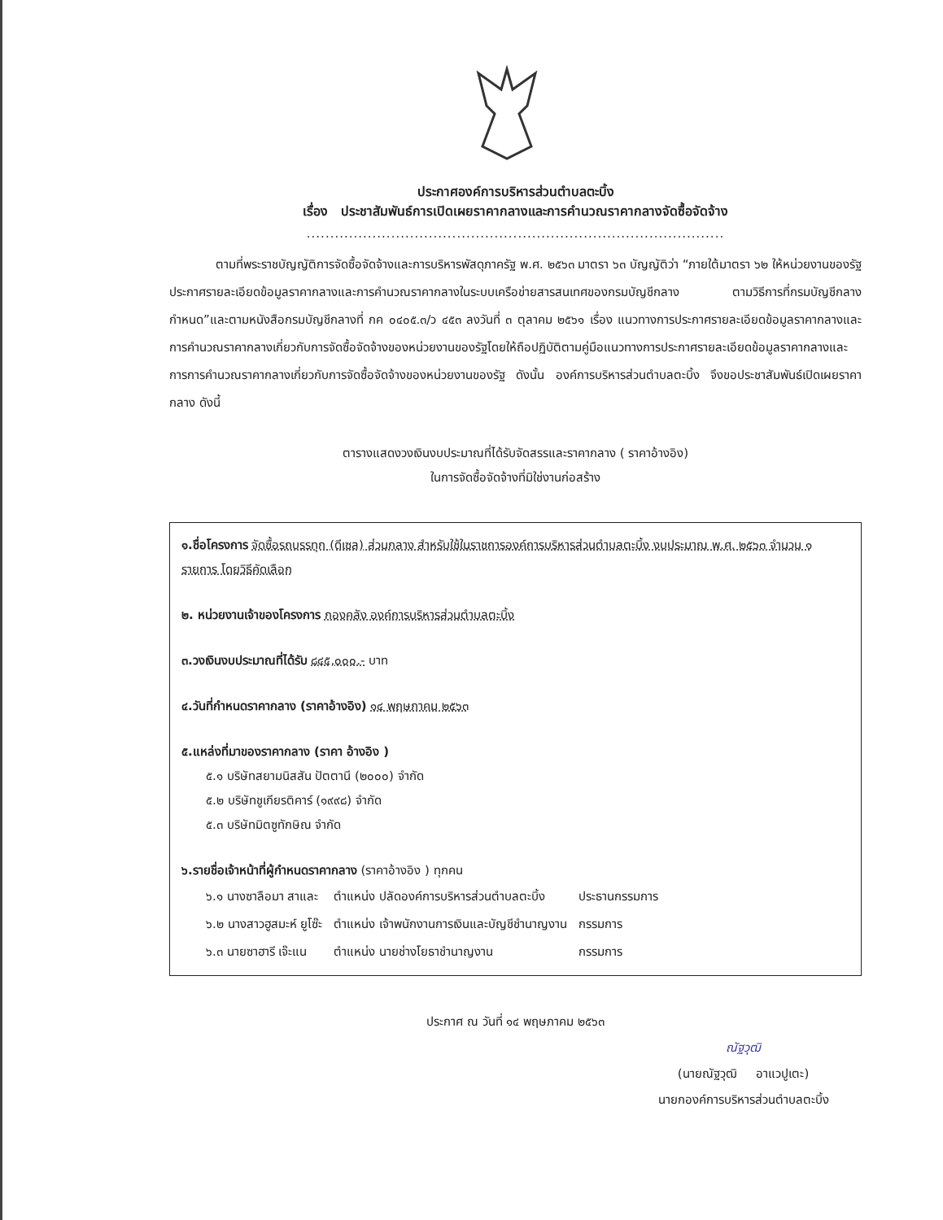ประกาศองค์การบริหารส่วนตำบลตะบิ้ง
เรื่อง ประชาสัมพันธ์การเปิดเผยราคากลางและการคำนวณราคากลางจัดซื้อจัดจ้าง
.........................................................................................
ตามที่พระราชบัญญัติการจัดซื้อจัดจ้างและการบริหารพัสดุภาครัฐ พ.ศ. ๒๕๖๓ มาตรา ๖๓ บัญญัติว่า “ภายใต้มาตรา ๖๒ ให้หน่วยงานของรัฐประกาศรายละเอียดข้อมูลราคากลางและการคำนวณราคากลางในระบบเครือข่ายสารสนเทศของกรมบัญชีกลาง ตามวิธีการที่กรมบัญชีกลางกำหนด”และตามหนังสือกรมบัญชีกลางที่ กค ๐๔๐๕.๓/ว ๔๕๓ ลงวันที่ ๓ ตุลาคม ๒๕๖๑ เรื่อง แนวทางการประกาศรายละเอียดข้อมูลราคากลางและการคำนวณราคากลางเกี่ยวกับการจัดซื้อจัดจ้างของหน่วยงานของรัฐโดยให้ถือปฏิบัติตามคู่มือแนวทางการประกาศรายละเอียดข้อมูลราคากลางและการการคำนวณราคากลางเกี่ยวกับการจัดซื้อจัดจ้างของหน่วยงานของรัฐ ดังนั้น องค์การบริหารส่วนตำบลตะบิ้ง จึงขอประชาสัมพันธ์เปิดเผยราคากลาง ดังนี้
ตารางแสดงวงเงินงบประมาณที่ได้รับจัดสรรและราคากลาง ( ราคาอ้างอิง)
ในการจัดซื้อจัดจ้างที่มิใช่งานก่อสร้าง
๑.ชื่อโครงการ จัดซื้อรถบรรทุก (ดีเซล) ส่วนกลาง สำหรับใช้ในราชการองค์การบริหารส่วนตำบลตะบิ้ง งบประมาณ พ.ศ. ๒๕๖๓ จำนวน ๑ รายการ โดยวิธีคัดเลือก
๒. หน่วยงานเจ้าของโครงการ กองคลัง องค์การบริหารส่วนตำบลตะบิ้ง
๓.วงเงินงบประมาณที่ได้รับ ๘๔๕,๐๐๐.- บาท
๔.วันที่กำหนดราคากลาง (ราคาอ้างอิง) ๑๔ พฤษภาคม ๒๕๖๓
๕.แหล่งที่มาของราคากลาง (ราคา อ้างอิง )
๕.๑ บริษัทสยามนิสสัน ปัตตานี (๒๐๐๐) จำกัด
๕.๒ บริษัทชูเกียรติคาร์ (๑๙๙๘) จำกัด
๕.๓ บริษัทมิตซูทักษิณ จำกัด
๖.รายชื่อเจ้าหน้าที่ผู้กำหนดราคากลาง (ราคาอ้างอิง ) ทุกคน
| ๖.๑ นางซาลือมา สาและ | ตำแหน่ง ปลัดองค์การบริหารส่วนตำบลตะบิ้ง | ประธานกรรมการ |
| ๖.๒ นางสาวฮูสมะห์ ยูโซ๊ะ | ตำแหน่ง เจ้าพนักงานการเงินและบัญชีชำนาญงาน | กรรมการ |
| ๖.๓ นายซาฮารี เจ๊ะแน | ตำแหน่ง นายช่างโยธาชำนาญงาน | กรรมการ |
ประกาศ ณ วันที่ ๑๔ พฤษภาคม ๒๕๖๓
ณัฐวุฒิ
(นายณัฐวุฒิ อาแวปูเตะ)
นายกองค์การบริหารส่วนตำบลตะบิ้ง